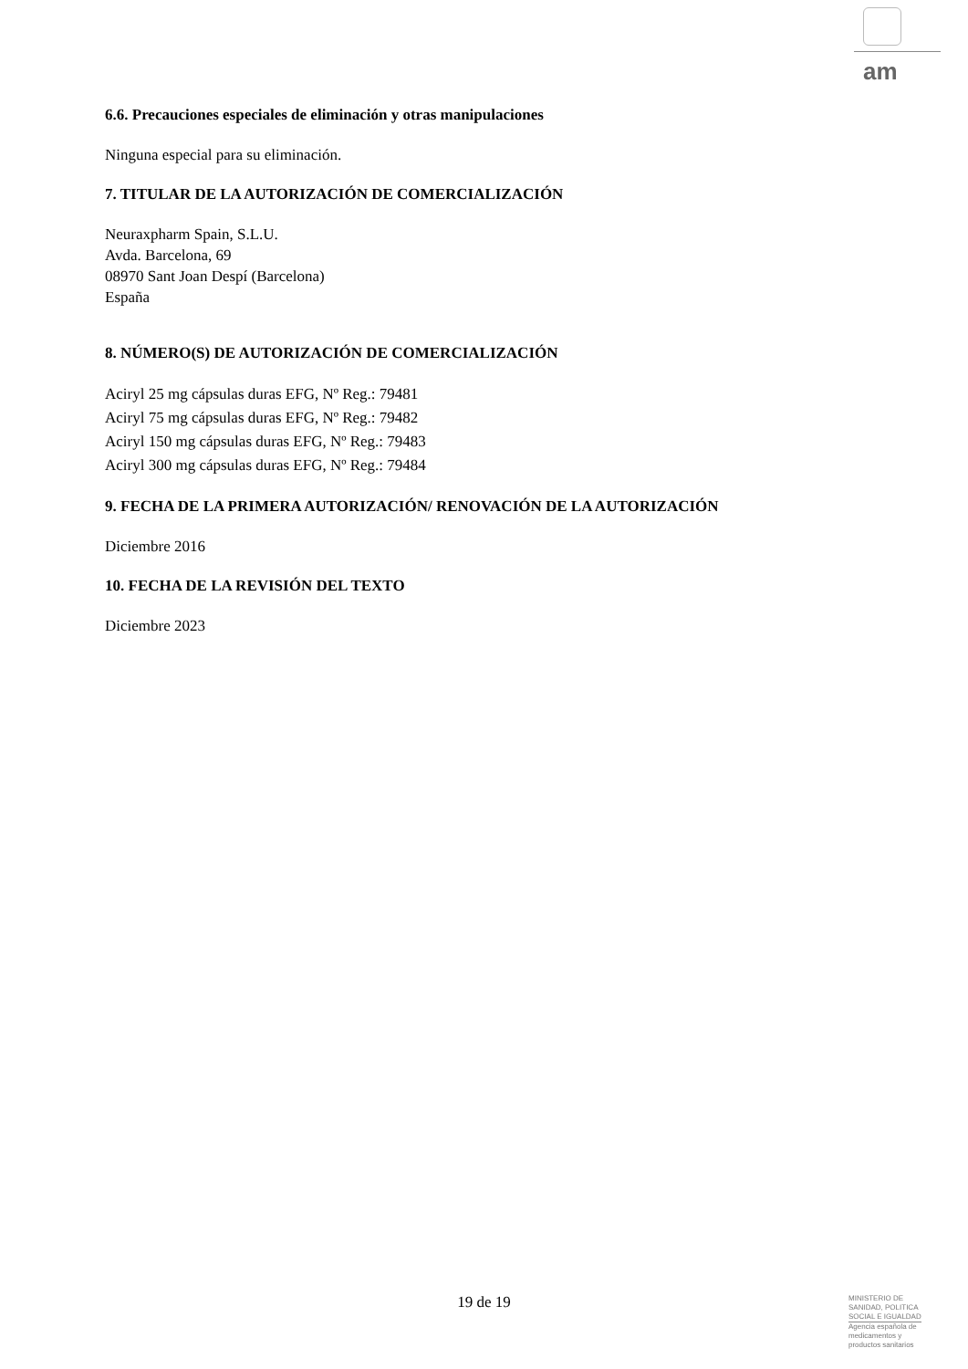am
6.6. Precauciones especiales de eliminación y otras manipulaciones
Ninguna especial para su eliminación.
7. TITULAR DE LA AUTORIZACIÓN DE COMERCIALIZACIÓN
Neuraxpharm Spain, S.L.U.
Avda. Barcelona, 69
08970 Sant Joan Despí (Barcelona)
España
8. NÚMERO(S) DE AUTORIZACIÓN DE COMERCIALIZACIÓN
Aciryl 25 mg cápsulas duras EFG, Nº Reg.: 79481
Aciryl 75 mg cápsulas duras EFG, Nº Reg.: 79482
Aciryl 150 mg cápsulas duras EFG, Nº Reg.: 79483
Aciryl 300 mg cápsulas duras EFG, Nº Reg.: 79484
9. FECHA DE LA PRIMERA AUTORIZACIÓN/ RENOVACIÓN DE LA AUTORIZACIÓN
Diciembre 2016
10. FECHA DE LA REVISIÓN DEL TEXTO
Diciembre 2023
19 de 19
MINISTERIO DE
SANIDAD, POLITICA
SOCIAL E IGUALDAD
Agencia española de
medicamentos y
productos sanitarios